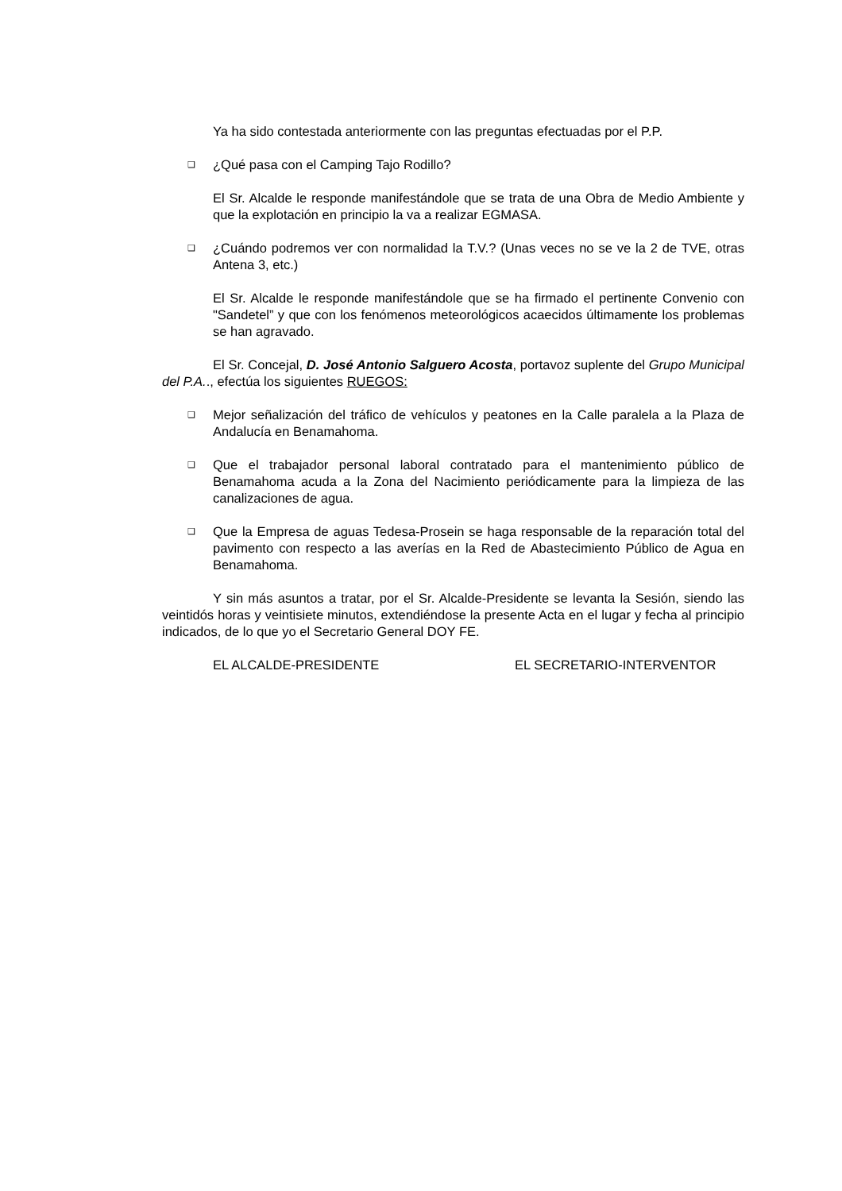Ya ha sido contestada anteriormente con las preguntas efectuadas por el P.P.
❑
¿Qué pasa con el Camping Tajo Rodillo?
El Sr. Alcalde le responde manifestándole que se trata de una Obra de Medio Ambiente y que la explotación en principio la va a realizar EGMASA.
❑
¿Cuándo podremos ver con normalidad la T.V.? (Unas veces no se ve la 2 de TVE, otras Antena 3, etc.)
El Sr. Alcalde le responde manifestándole que se ha firmado el pertinente Convenio con "Sandetel” y que con los fenómenos meteorológicos acaecidos últimamente los problemas se han agravado.
El Sr. Concejal, D. José Antonio Salguero Acosta, portavoz suplente del Grupo Municipal del P.A.., efectúa los siguientes RUEGOS:
❑
Mejor señalización del tráfico de vehículos y peatones en la Calle paralela a la Plaza de Andalucía en Benamahoma.
❑
Que el trabajador personal laboral contratado para el mantenimiento público de Benamahoma acuda a la Zona del Nacimiento periódicamente para la limpieza de las canalizaciones de agua.
❑
Que la Empresa de aguas Tedesa-Prosein se haga responsable de la reparación total del pavimento con respecto a las averías en la Red de Abastecimiento Público de Agua en Benamahoma.
Y sin más asuntos a tratar, por el Sr. Alcalde-Presidente se levanta la Sesión, siendo las veintidós horas y veintisiete minutos, extendiéndose la presente Acta en el lugar y fecha al principio indicados, de lo que yo el Secretario General DOY FE.
EL ALCALDE-PRESIDENTE EL SECRETARIO-INTERVENTOR